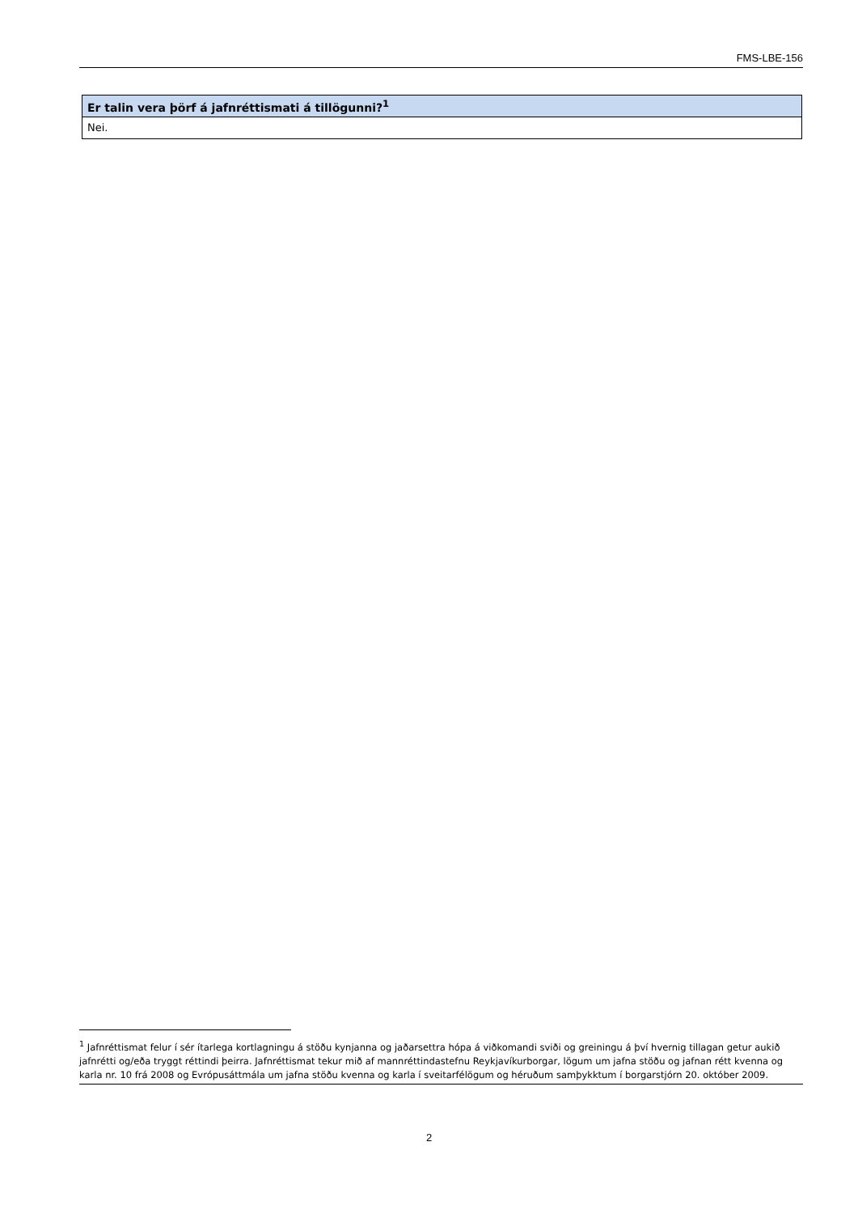FMS-LBE-156
| Er talin vera þörf á jafnréttismati á tillögunni?<sup>1</sup> |
| --- |
| Nei. |
<sup>1</sup> Jafnréttismat felur í sér ítarlega kortlagningu á stöðu kynjanna og jaðarsettra hópa á viðkomandi sviði og greiningu á því hvernig tillagan getur aukið jafnrétti og/eða tryggt réttindi þeirra. Jafnréttismat tekur mið af mannréttindastefnu Reykjavíkurborgar, lögum um jafna stöðu og jafnan rétt kvenna og karla nr. 10 frá 2008 og Evrópusáttmála um jafna stöðu kvenna og karla í sveitarfélögum og héruðum samþykktum í borgarstjórn 20. október 2009.
2